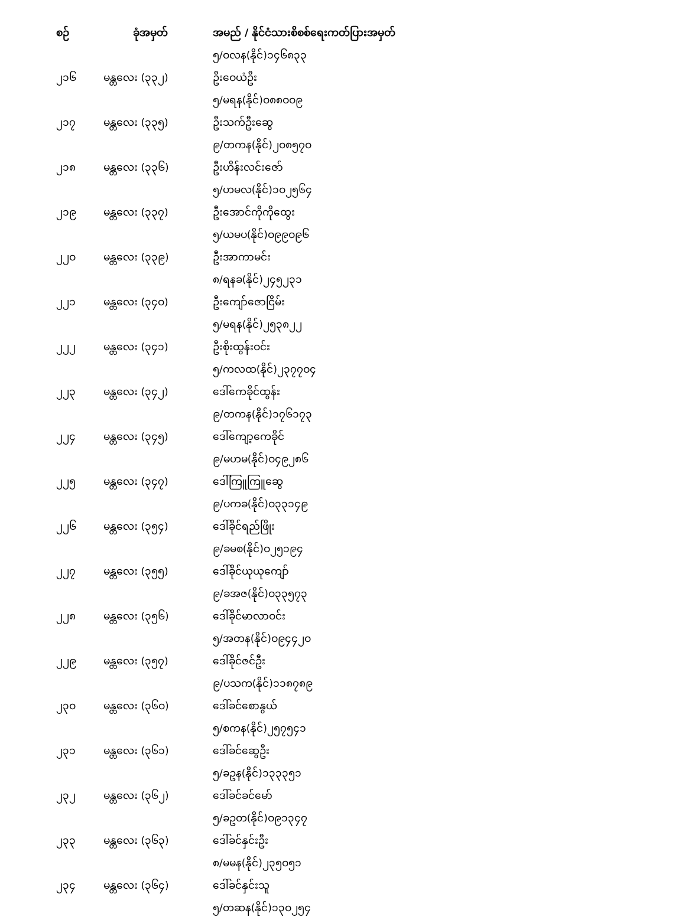| စဉ် | ခုံအမှတ် | အမည် / နိုင်ငံသားစိစစ်ရေးကတ်ပြားအမှတ် |
| --- | --- | --- |
| | | ၅/ဝလန(နိုင်)၁၄၆၈၃၃ |
| ၂၁၆ | မန္တလေး (၃၃၂) | ဦးဝေယံဦး |
| | | ၅/မရန(နိုင်)ဝ၈၈ဝဝ၉ |
| ၂၁၇ | မန္တလေး (၃၃၅) | ဦးသက်ဦးဆွေ |
| | | ၉/တကန(နိုင်)၂ဝ၈၅၇ဝ |
| ၂၁၈ | မန္တလေး (၃၃၆) | ဦးဟိန်းလင်းဇော် |
| | | ၅/ဟမလ(နိုင်)၁ဝ၂၅၆၄ |
| ၂၁၉ | မန္တလေး (၃၃၇) | ဦးအောင်ကိုကိုထွေး |
| | | ၅/ယမပ(နိုင်)ဝ၉၉ဝ၉၆ |
| ၂၂ဝ | မန္တလေး (၃၃၉) | ဦးအာကာမင်း |
| | | ၈/ရနခ(နိုင်)၂၄၅၂၃၁ |
| ၂၂၁ | မန္တလေး (၃၄ဝ) | ဦးကျော်ဇောငြိမ်း |
| | | ၅/မရန(နိုင်)၂၅၃၈၂၂ |
| ၂၂၂ | မန္တလေး (၃၄၁) | ဦးစိုးထွန်းဝင်း |
| | | ၅/ကလထ(နိုင်)၂၃၇၇ဝ၄ |
| ၂၂၃ | မန္တလေး (၃၄၂) | ဒေါ်ကေခိုင်ထွန်း |
| | | ၉/တကန(နိုင်)၁၇၆၁၇၃ |
| ၂၂၄ | မန္တလေး (၃၄၅) | ဒေါ်ကျော့ကေခိုင် |
| | | ၉/မဟမ(နိုင်)ဝ၄၉၂၈၆ |
| ၂၂၅ | မန္တလေး (၃၄၇) | ဒေါ်ကြူကြူဆွေ |
| | | ၉/ပကခ(နိုင်)ဝ၃၃၁၄၉ |
| ၂၂၆ | မန္တလေး (၃၅၄) | ဒေါ်ခိုင်ရည်ဖြိုး |
| | | ၉/ခမစ(နိုင်)ဝ၂၅၁၉၄ |
| ၂၂၇ | မန္တလေး (၃၅၅) | ဒေါ်ခိုင်ယုယုကျော် |
| | | ၉/ခအဇ(နိုင်)ဝ၃၃၅၇၃ |
| ၂၂၈ | မန္တလေး (၃၅၆) | ဒေါ်ခိုင်မာလာဝင်း |
| | | ၅/အတန(နိုင်)ဝ၉၄၄၂ဝ |
| ၂၂၉ | မန္တလေး (၃၅၇) | ဒေါ်ခိုင်ဇင်ဦး |
| | | ၉/ပသက(နိုင်)၁၁၈၇၈၉ |
| ၂၃ဝ | မန္တလေး (၃၆ဝ) | ဒေါ်ခင်စောနွယ် |
| | | ၅/စကန(နိုင်)၂၅၇၅၄၁ |
| ၂၃၁ | မန္တလေး (၃၆၁) | ဒေါ်ခင်ဆွေဦး |
| | | ၅/ခဥန(နိုင်)၁၃၃၃၅၁ |
| ၂၃၂ | မန္တလေး (၃၆၂) | ဒေါ်ခင်ခင်မော် |
| | | ၅/ခဥတ(နိုင်)ဝ၉၁၃၄၇ |
| ၂၃၃ | မန္တလေး (၃၆၃) | ဒေါ်ခင်နှင်းဦး |
| | | ၈/မမန(နိုင်)၂၃၅ဝ၅၁ |
| ၂၃၄ | မန္တလေး (၃၆၄) | ဒေါ်ခင်နှင်းသူ |
| | | ၅/တဆန(နိုင်)၁၃ဝ၂၅၄ |